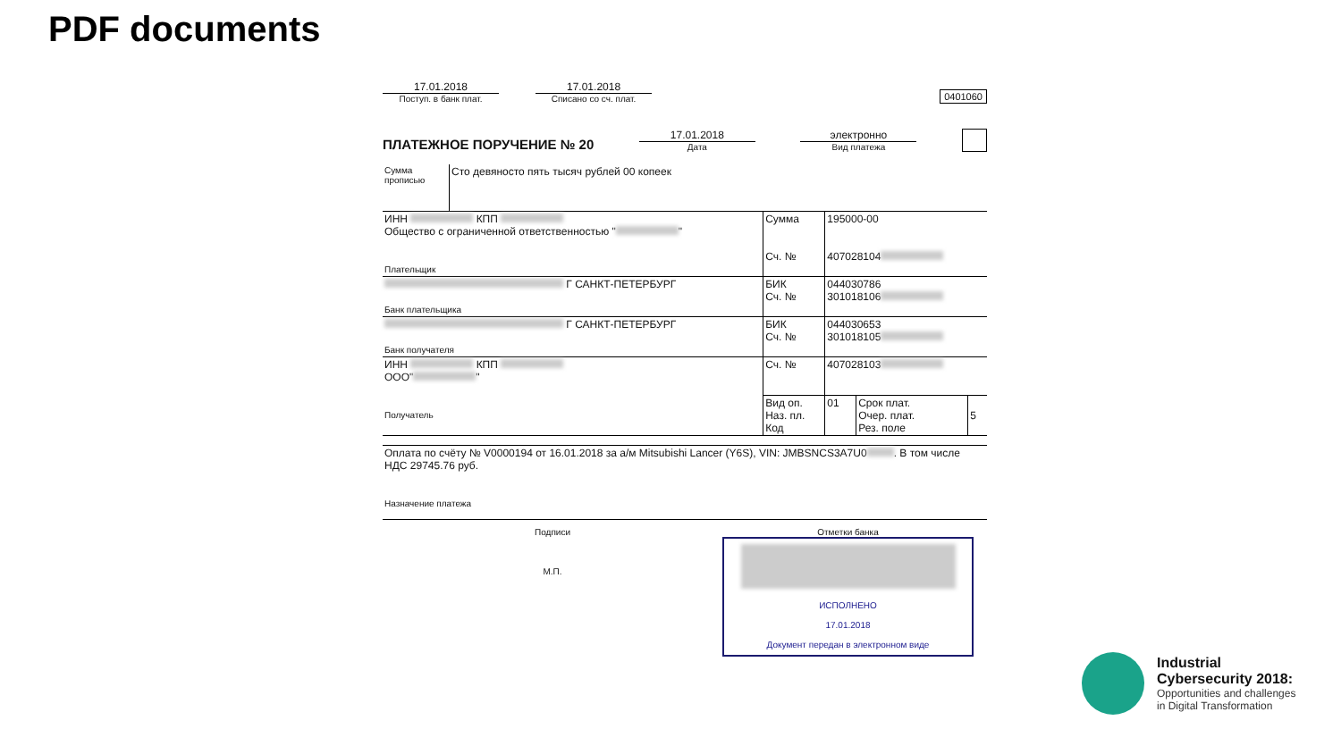PDF documents
17.01.2018
Поступ. в банк плат.
17.01.2018
Списано со сч. плат.
0401060
ПЛАТЕЖНОЕ ПОРУЧЕНИЕ № 20
17.01.2018
Дата
электронно
Вид платежа
| Сумма прописью | Сто девяносто пять тысяч рублей 00 копеек | | | | |
| ИНН КПП Общество с ограниченной ответственностью " " Плательщик | | Сумма Сч. № | 195000-00 407028104 | | |
| Г САНКТ-ПЕТЕРБУРГ Банк плательщика | | БИК Сч. № | 044030786 301018106 | | |
| Г САНКТ-ПЕТЕРБУРГ Банк получателя | | БИК Сч. № | 044030653 301018105 | | |
| ИНН КПП ООО" " Получатель | | Сч. № | 407028103 | | |
| | | Вид оп. Наз. пл. Код | 01 | Срок плат. Очер. плат. Рез. поле | 5 |
| Оплата по счёту № V0000194 от 16.01.2018 за а/м Mitsubishi Lancer (Y6S), VIN: JMBSNCS3A7U0 . В том числе НДС 29745.76 руб. Назначение платежа | | | | | |
Подписи
М.П.
Отметки банка
ИСПОЛНЕНО
17.01.2018
Документ передан в электронном виде
Industrial
Cybersecurity 2018:
Opportunities and challenges
in Digital Transformation